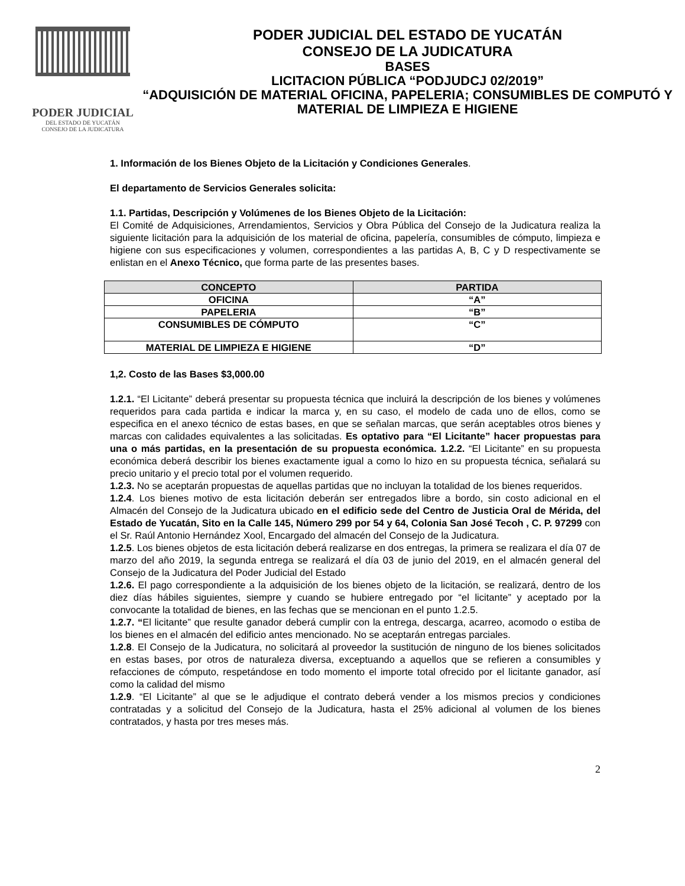PODER JUDICIAL
DEL ESTADO DE YUCATÁN
CONSEJO DE LA JUDICATURA
PODER JUDICIAL DEL ESTADO DE YUCATÁN
CONSEJO DE LA JUDICATURA
BASES
LICITACION PÚBLICA “PODJUDCJ 02/2019”
“ADQUISICIÓN DE MATERIAL OFICINA, PAPELERIA; CONSUMIBLES DE COMPUTÓ Y MATERIAL DE LIMPIEZA E HIGIENE
1. Información de los Bienes Objeto de la Licitación y Condiciones Generales.
El departamento de Servicios Generales solicita:
1.1. Partidas, Descripción y Volúmenes de los Bienes Objeto de la Licitación:
El Comité de Adquisiciones, Arrendamientos, Servicios y Obra Pública del Consejo de la Judicatura realiza la siguiente licitación para la adquisición de los material de oficina, papelería, consumibles de cómputo, limpieza e higiene con sus especificaciones y volumen, correspondientes a las partidas A, B, C y D respectivamente se enlistan en el Anexo Técnico, que forma parte de las presentes bases.
| CONCEPTO | PARTIDA |
| --- | --- |
| OFICINA | “A” |
| PAPELERIA | “B” |
| CONSUMIBLES DE CÓMPUTO | “C” |
| MATERIAL DE LIMPIEZA E HIGIENE | “D” |
1,2. Costo de las Bases $3,000.00
1.2.1. “El Licitante” deberá presentar su propuesta técnica que incluirá la descripción de los bienes y volúmenes requeridos para cada partida e indicar la marca y, en su caso, el modelo de cada uno de ellos, como se especifica en el anexo técnico de estas bases, en que se señalan marcas, que serán aceptables otros bienes y marcas con calidades equivalentes a las solicitadas. Es optativo para “El Licitante” hacer propuestas para una o más partidas, en la presentación de su propuesta económica. 1.2.2. “El Licitante” en su propuesta económica deberá describir los bienes exactamente igual a como lo hizo en su propuesta técnica, señalará su precio unitario y el precio total por el volumen requerido.
1.2.3. No se aceptarán propuestas de aquellas partidas que no incluyan la totalidad de los bienes requeridos.
1.2.4. Los bienes motivo de esta licitación deberán ser entregados libre a bordo, sin costo adicional en el Almacén del Consejo de la Judicatura ubicado en el edificio sede del Centro de Justicia Oral de Mérida, del Estado de Yucatán, Sito en la Calle 145, Número 299 por 54 y 64, Colonia San José Tecoh , C. P. 97299 con el Sr. Raúl Antonio Hernández Xool, Encargado del almacén del Consejo de la Judicatura.
1.2.5. Los bienes objetos de esta licitación deberá realizarse en dos entregas, la primera se realizara el día 07 de marzo del año 2019, la segunda entrega se realizará el día 03 de junio del 2019, en el almacén general del Consejo de la Judicatura del Poder Judicial del Estado
1.2.6. El pago correspondiente a la adquisición de los bienes objeto de la licitación, se realizará, dentro de los diez días hábiles siguientes, siempre y cuando se hubiere entregado por “el licitante” y aceptado por la convocante la totalidad de bienes, en las fechas que se mencionan en el punto 1.2.5.
1.2.7. “El licitante” que resulte ganador deberá cumplir con la entrega, descarga, acarreo, acomodo o estiba de los bienes en el almacén del edificio antes mencionado. No se aceptarán entregas parciales.
1.2.8. El Consejo de la Judicatura, no solicitará al proveedor la sustitución de ninguno de los bienes solicitados en estas bases, por otros de naturaleza diversa, exceptuando a aquellos que se refieren a consumibles y refacciones de cómputo, respetándose en todo momento el importe total ofrecido por el licitante ganador, así como la calidad del mismo
1.2.9. “El Licitante” al que se le adjudique el contrato deberá vender a los mismos precios y condiciones contratadas y a solicitud del Consejo de la Judicatura, hasta el 25% adicional al volumen de los bienes contratados, y hasta por tres meses más.
2